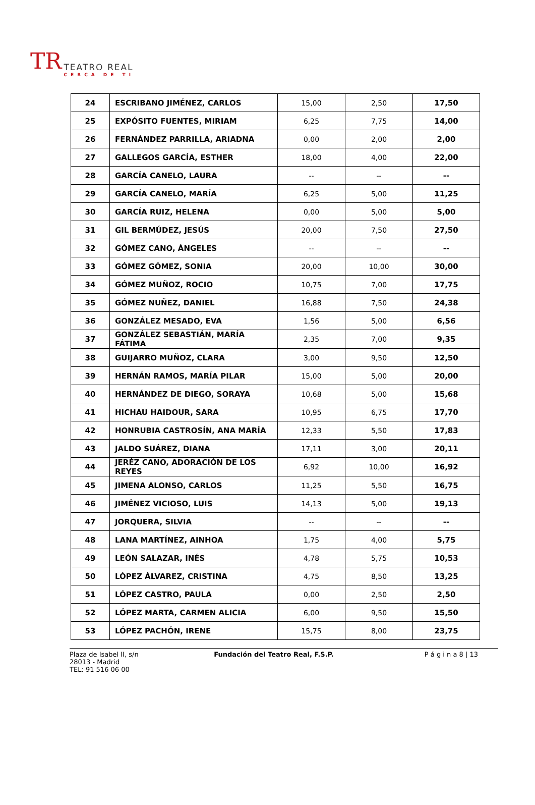TR
TEATRO REAL
CERCA DE TI
| 24 | ESCRIBANO JIMÉNEZ, CARLOS | 15,00 | 2,50 | 17,50 |
| 25 | EXPÓSITO FUENTES, MIRIAM | 6,25 | 7,75 | 14,00 |
| 26 | FERNÁNDEZ PARRILLA, ARIADNA | 0,00 | 2,00 | 2,00 |
| 27 | GALLEGOS GARCÍA, ESTHER | 18,00 | 4,00 | 22,00 |
| 28 | GARCÍA CANELO, LAURA | -- | -- | -- |
| 29 | GARCÍA CANELO, MARÍA | 6,25 | 5,00 | 11,25 |
| 30 | GARCÍA RUIZ, HELENA | 0,00 | 5,00 | 5,00 |
| 31 | GIL BERMÚDEZ, JESÚS | 20,00 | 7,50 | 27,50 |
| 32 | GÓMEZ CANO, ÁNGELES | -- | -- | -- |
| 33 | GÓMEZ GÓMEZ, SONIA | 20,00 | 10,00 | 30,00 |
| 34 | GÓMEZ MUÑOZ, ROCIO | 10,75 | 7,00 | 17,75 |
| 35 | GÓMEZ NUÑEZ, DANIEL | 16,88 | 7,50 | 24,38 |
| 36 | GONZÁLEZ MESADO, EVA | 1,56 | 5,00 | 6,56 |
| 37 | GONZÁLEZ SEBASTIÁN, MARÍA FÁTIMA | 2,35 | 7,00 | 9,35 |
| 38 | GUIJARRO MUÑOZ, CLARA | 3,00 | 9,50 | 12,50 |
| 39 | HERNÁN RAMOS, MARÍA PILAR | 15,00 | 5,00 | 20,00 |
| 40 | HERNÁNDEZ DE DIEGO, SORAYA | 10,68 | 5,00 | 15,68 |
| 41 | HICHAU HAIDOUR, SARA | 10,95 | 6,75 | 17,70 |
| 42 | HONRUBIA CASTROSÍN, ANA MARÍA | 12,33 | 5,50 | 17,83 |
| 43 | JALDO SUÁREZ, DIANA | 17,11 | 3,00 | 20,11 |
| 44 | JERÉZ CANO, ADORACIÓN DE LOS REYES | 6,92 | 10,00 | 16,92 |
| 45 | JIMENA ALONSO, CARLOS | 11,25 | 5,50 | 16,75 |
| 46 | JIMÉNEZ VICIOSO, LUIS | 14,13 | 5,00 | 19,13 |
| 47 | JORQUERA, SILVIA | -- | -- | -- |
| 48 | LANA MARTÍNEZ, AINHOA | 1,75 | 4,00 | 5,75 |
| 49 | LEÓN SALAZAR, INÉS | 4,78 | 5,75 | 10,53 |
| 50 | LÓPEZ ÁLVAREZ, CRISTINA | 4,75 | 8,50 | 13,25 |
| 51 | LÓPEZ CASTRO, PAULA | 0,00 | 2,50 | 2,50 |
| 52 | LÓPEZ MARTA, CARMEN ALICIA | 6,00 | 9,50 | 15,50 |
| 53 | LÓPEZ PACHÓN, IRENE | 15,75 | 8,00 | 23,75 |
Plaza de Isabel II, s/n
28013 - Madrid
TEL: 91 516 06 00
Fundación del Teatro Real, F.S.P.
P á g i n a 8 | 13